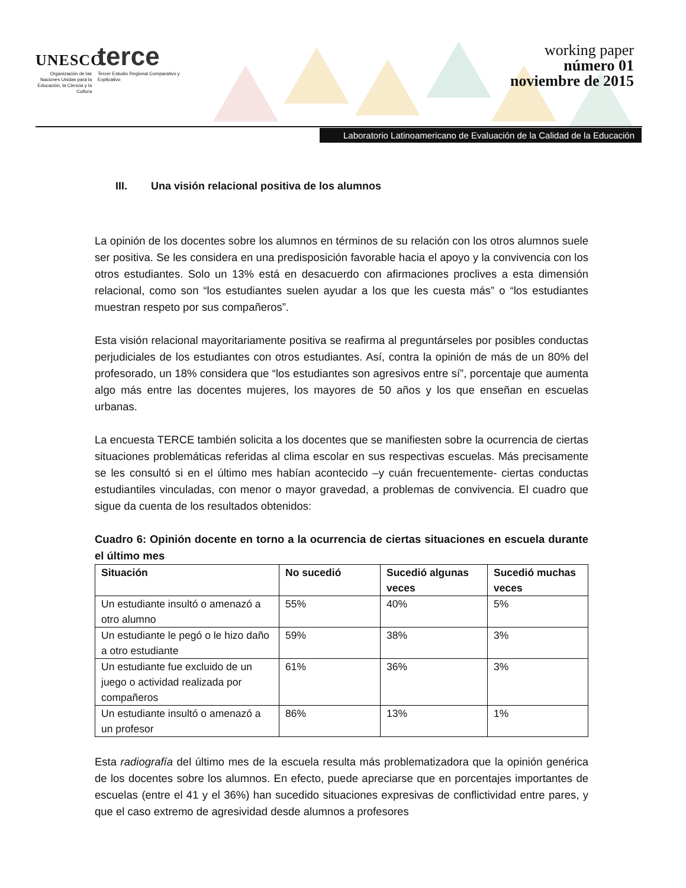UNESCO terce
Organización de las Naciones Unidas para la Educación, la Ciencia y la Cultura
Tercer Estudio Regional Comparativo y Explicativo
working paper
número 01
noviembre de 2015
Laboratorio Latinoamericano de Evaluación de la Calidad de la Educación
III. Una visión relacional positiva de los alumnos
La opinión de los docentes sobre los alumnos en términos de su relación con los otros alumnos suele ser positiva. Se les considera en una predisposición favorable hacia el apoyo y la convivencia con los otros estudiantes. Solo un 13% está en desacuerdo con afirmaciones proclives a esta dimensión relacional, como son “los estudiantes suelen ayudar a los que les cuesta más” o “los estudiantes muestran respeto por sus compañeros”.
Esta visión relacional mayoritariamente positiva se reafirma al preguntárseles por posibles conductas perjudiciales de los estudiantes con otros estudiantes. Así, contra la opinión de más de un 80% del profesorado, un 18% considera que “los estudiantes son agresivos entre sí”, porcentaje que aumenta algo más entre las docentes mujeres, los mayores de 50 años y los que enseñan en escuelas urbanas.
La encuesta TERCE también solicita a los docentes que se manifiesten sobre la ocurrencia de ciertas situaciones problemáticas referidas al clima escolar en sus respectivas escuelas. Más precisamente se les consultó si en el último mes habían acontecido –y cuán frecuentemente- ciertas conductas estudiantiles vinculadas, con menor o mayor gravedad, a problemas de convivencia. El cuadro que sigue da cuenta de los resultados obtenidos:
Cuadro 6: Opinión docente en torno a la ocurrencia de ciertas situaciones en escuela durante el último mes
| Situación | No sucedió | Sucedió algunas veces | Sucedió muchas veces |
| --- | --- | --- | --- |
| Un estudiante insultó o amenazó a otro alumno | 55% | 40% | 5% |
| Un estudiante le pegó o le hizo daño a otro estudiante | 59% | 38% | 3% |
| Un estudiante fue excluido de un juego o actividad realizada por compañeros | 61% | 36% | 3% |
| Un estudiante insultó o amenazó a un profesor | 86% | 13% | 1% |
Esta radiografía del último mes de la escuela resulta más problematizadora que la opinión genérica de los docentes sobre los alumnos. En efecto, puede apreciarse que en porcentajes importantes de escuelas (entre el 41 y el 36%) han sucedido situaciones expresivas de conflictividad entre pares, y que el caso extremo de agresividad desde alumnos a profesores